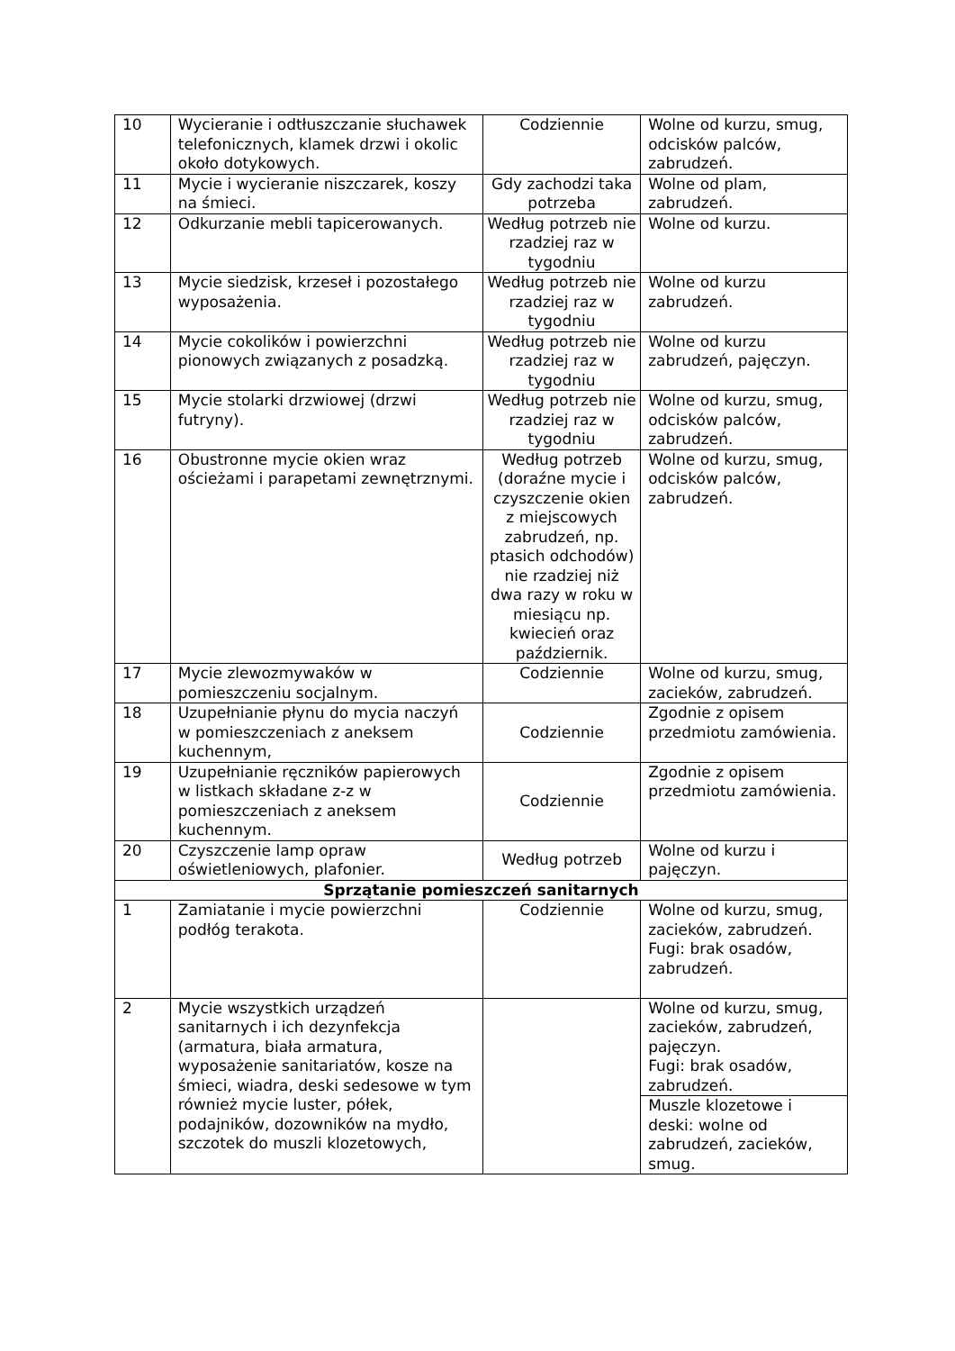| 10 | Wycieranie i odtłuszczanie słuchawek telefonicznych, klamek drzwi i okolic około dotykowych. | Codziennie | Wolne od kurzu, smug, odcisków palców, zabrudzeń. |
| 11 | Mycie i wycieranie niszczarek, koszy na śmieci. | Gdy zachodzi taka potrzeba | Wolne od plam, zabrudzeń. |
| 12 | Odkurzanie mebli tapicerowanych. | Według potrzeb nie rzadziej raz w tygodniu | Wolne od kurzu. |
| 13 | Mycie siedzisk, krzeseł i pozostałego wyposażenia. | Według potrzeb nie rzadziej raz w tygodniu | Wolne od kurzu zabrudzeń. |
| 14 | Mycie cokolików i powierzchni pionowych związanych z posadzką. | Według potrzeb nie rzadziej raz w tygodniu | Wolne od kurzu zabrudzeń, pajęczyn. |
| 15 | Mycie stolarki drzwiowej (drzwi futryny). | Według potrzeb nie rzadziej raz w tygodniu | Wolne od kurzu, smug, odcisków palców, zabrudzeń. |
| 16 | Obustronne mycie okien wraz ościeżami i parapetami zewnętrznymi. | Według potrzeb (doraźne mycie i czyszczenie okien z miejscowych zabrudzeń, np. ptasich odchodów) nie rzadziej niż dwa razy w roku w miesiącu np. kwiecień oraz październik. | Wolne od kurzu, smug, odcisków palców, zabrudzeń. |
| 17 | Mycie zlewozmywaków w pomieszczeniu socjalnym. | Codziennie | Wolne od kurzu, smug, zacieków, zabrudzeń. |
| 18 | Uzupełnianie płynu do mycia naczyń w pomieszczeniach z aneksem kuchennym, | Codziennie | Zgodnie z opisem przedmiotu zamówienia. |
| 19 | Uzupełnianie ręczników papierowych w listkach składane z-z w pomieszczeniach z aneksem kuchennym. | Codziennie | Zgodnie z opisem przedmiotu zamówienia. |
| 20 | Czyszczenie lamp opraw oświetleniowych, plafonier. | Według potrzeb | Wolne od kurzu i pajęczyn. |
| Sprzątanie pomieszczeń sanitarnych | | | |
| 1 | Zamiatanie i mycie powierzchni podłóg terakota. | Codziennie | Wolne od kurzu, smug, zacieków, zabrudzeń. Fugi: brak osadów, zabrudzeń. |
| 2 | Mycie wszystkich urządzeń sanitarnych i ich dezynfekcja (armatura, biała armatura, wyposażenie sanitariatów, kosze na śmieci, wiadra, deski sedesowe w tym również mycie luster, półek, podajników, dozowników na mydło, szczotek do muszli klozetowych, | | Wolne od kurzu, smug, zacieków, zabrudzeń, pajęczyn. Fugi: brak osadów, zabrudzeń. |
| | | | Muszle klozetowe i deski: wolne od zabrudzeń, zacieków, smug. |